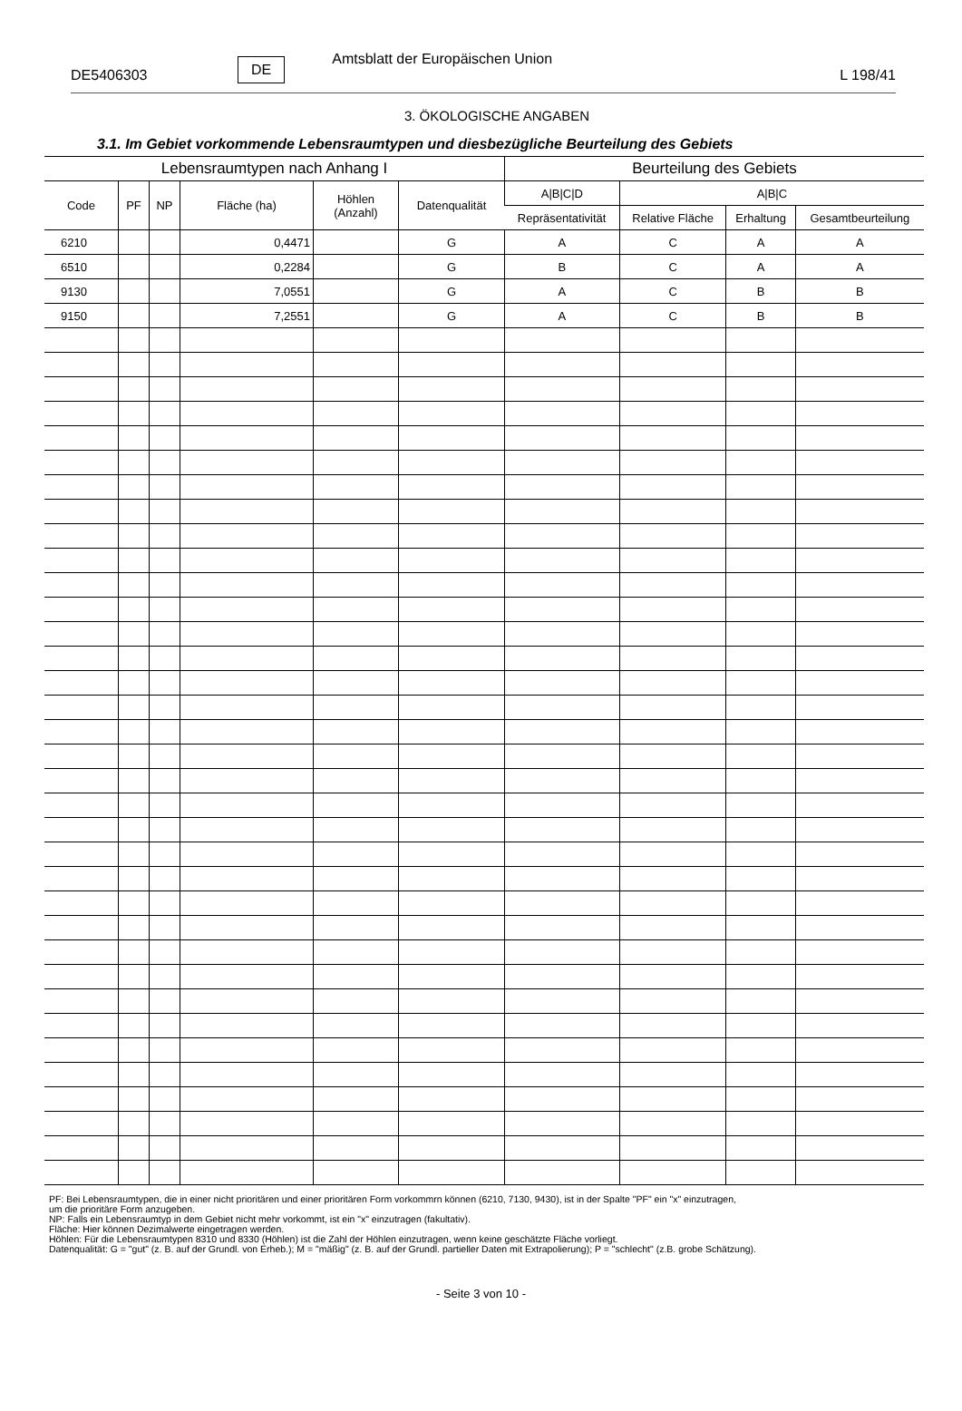DE5406303 DE Amtsblatt der Europäischen Union L 198/41
3. ÖKOLOGISCHE ANGABEN
3.1. Im Gebiet vorkommende Lebensraumtypen und diesbezügliche Beurteilung des Gebiets
| Lebensraumtypen nach Anhang I | | | | | | Beurteilung des Gebiets | | | |
| --- | --- | --- | --- | --- | --- | --- | --- | --- | --- |
| Code | PF | NP | Fläche (ha) | Höhlen (Anzahl) | Datenqualität | A/B/C/D | A/B/C | | |
| | | | | | | Repräsentativität | Relative Fläche | Erhaltung | Gesamtbeurteilung |
| 6210 | | | 0,4471 | | G | A | C | A | A |
| 6510 | | | 0,2284 | | G | B | C | A | A |
| 9130 | | | 7,0551 | | G | A | C | B | B |
| 9150 | | | 7,2551 | | G | A | C | B | B |
PF: Bei Lebensraumtypen, die in einer nicht prioritären und einer prioritären Form vorkommrn können (6210, 7130, 9430), ist in der Spalte "PF" ein "x" einzutragen,
um die prioritäre Form anzugeben.
NP: Falls ein Lebensraumtyp in dem Gebiet nicht mehr vorkommt, ist ein "x" einzutragen (fakultativ).
Fläche: Hier können Dezimalwerte eingetragen werden.
Höhlen: Für die Lebensraumtypen 8310 und 8330 (Höhlen) ist die Zahl der Höhlen einzutragen, wenn keine geschätzte Fläche vorliegt.
Datenqualität: G = "gut" (z. B. auf der Grundl. von Erheb.); M = "mäßig" (z. B. auf der Grundl. partieller Daten mit Extrapolierung); P = "schlecht" (z.B. grobe Schätzung).
- Seite 3 von 10 -